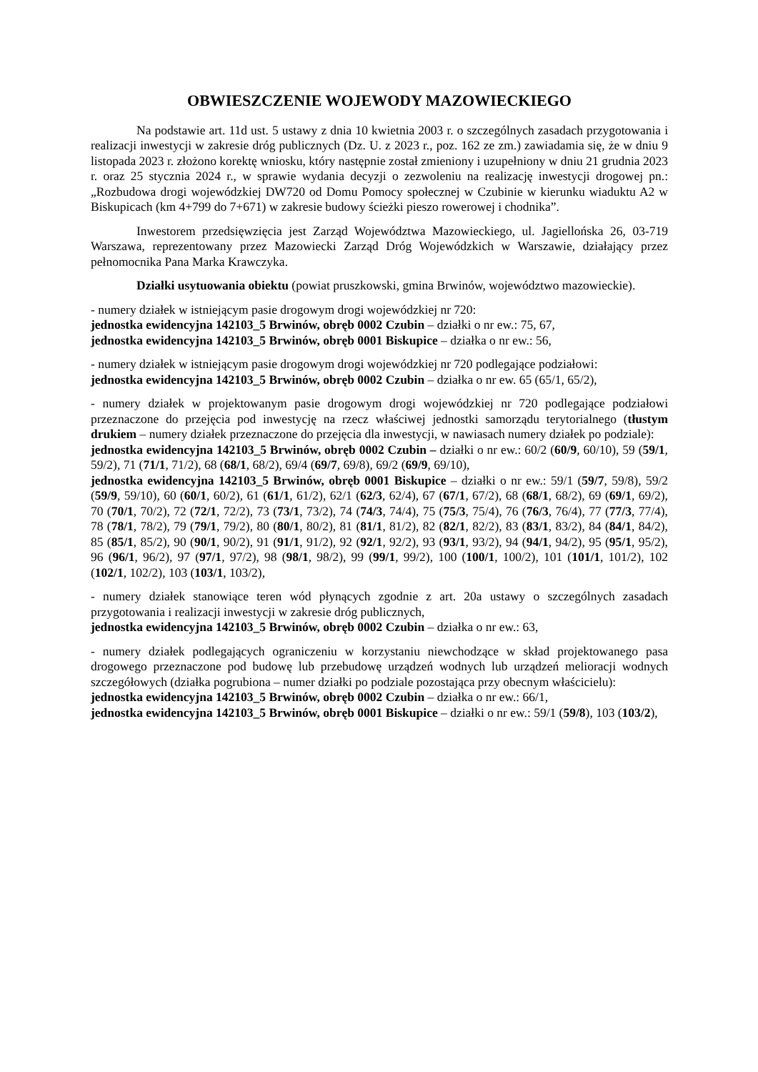OBWIESZCZENIE WOJEWODY MAZOWIECKIEGO
Na podstawie art. 11d ust. 5 ustawy z dnia 10 kwietnia 2003 r. o szczególnych zasadach przygotowania i realizacji inwestycji w zakresie dróg publicznych (Dz. U. z 2023 r., poz. 162 ze zm.) zawiadamia się, że w dniu 9 listopada 2023 r. złożono korektę wniosku, który następnie został zmieniony i uzupełniony w dniu 21 grudnia 2023 r. oraz 25 stycznia 2024 r., w sprawie wydania decyzji o zezwoleniu na realizację inwestycji drogowej pn.: „Rozbudowa drogi wojewódzkiej DW720 od Domu Pomocy społecznej w Czubinie w kierunku wiaduktu A2 w Biskupicach (km 4+799 do 7+671) w zakresie budowy ścieżki pieszo rowerowej i chodnika”.
Inwestorem przedsięwzięcia jest Zarząd Województwa Mazowieckiego, ul. Jagiellońska 26, 03-719 Warszawa, reprezentowany przez Mazowiecki Zarząd Dróg Wojewódzkich w Warszawie, działający przez pełnomocnika Pana Marka Krawczyka.
Działki usytuowania obiektu (powiat pruszkowski, gmina Brwinów, województwo mazowieckie).
- numery działek w istniejącym pasie drogowym drogi wojewódzkiej nr 720:
jednostka ewidencyjna 142103_5 Brwinów, obręb 0002 Czubin – działki o nr ew.: 75, 67,
jednostka ewidencyjna 142103_5 Brwinów, obręb 0001 Biskupice – działka o nr ew.: 56,
- numery działek w istniejącym pasie drogowym drogi wojewódzkiej nr 720 podlegające podziałowi:
jednostka ewidencyjna 142103_5 Brwinów, obręb 0002 Czubin – działka o nr ew. 65 (65/1, 65/2),
- numery działek w projektowanym pasie drogowym drogi wojewódzkiej nr 720 podlegające podziałowi przeznaczone do przejęcia pod inwestycję na rzecz właściwej jednostki samorządu terytorialnego (tłustym drukiem – numery działek przeznaczone do przejęcia dla inwestycji, w nawiasach numery działek po podziale):
jednostka ewidencyjna 142103_5 Brwinów, obręb 0002 Czubin – działki o nr ew.: 60/2 (60/9, 60/10), 59 (59/1, 59/2), 71 (71/1, 71/2), 68 (68/1, 68/2), 69/4 (69/7, 69/8), 69/2 (69/9, 69/10),
jednostka ewidencyjna 142103_5 Brwinów, obręb 0001 Biskupice – działki o nr ew.: 59/1 (59/7, 59/8), 59/2 (59/9, 59/10), 60 (60/1, 60/2), 61 (61/1, 61/2), 62/1 (62/3, 62/4), 67 (67/1, 67/2), 68 (68/1, 68/2), 69 (69/1, 69/2), 70 (70/1, 70/2), 72 (72/1, 72/2), 73 (73/1, 73/2), 74 (74/3, 74/4), 75 (75/3, 75/4), 76 (76/3, 76/4), 77 (77/3, 77/4), 78 (78/1, 78/2), 79 (79/1, 79/2), 80 (80/1, 80/2), 81 (81/1, 81/2), 82 (82/1, 82/2), 83 (83/1, 83/2), 84 (84/1, 84/2), 85 (85/1, 85/2), 90 (90/1, 90/2), 91 (91/1, 91/2), 92 (92/1, 92/2), 93 (93/1, 93/2), 94 (94/1, 94/2), 95 (95/1, 95/2), 96 (96/1, 96/2), 97 (97/1, 97/2), 98 (98/1, 98/2), 99 (99/1, 99/2), 100 (100/1, 100/2), 101 (101/1, 101/2), 102 (102/1, 102/2), 103 (103/1, 103/2),
- numery działek stanowiące teren wód płynących zgodnie z art. 20a ustawy o szczególnych zasadach przygotowania i realizacji inwestycji w zakresie dróg publicznych,
jednostka ewidencyjna 142103_5 Brwinów, obręb 0002 Czubin – działka o nr ew.: 63,
- numery działek podlegających ograniczeniu w korzystaniu niewchodzące w skład projektowanego pasa drogowego przeznaczone pod budowę lub przebudowę urządzeń wodnych lub urządzeń melioracji wodnych szczegółowych (działka pogrubiona – numer działki po podziale pozostająca przy obecnym właścicielu):
jednostka ewidencyjna 142103_5 Brwinów, obręb 0002 Czubin – działka o nr ew.: 66/1,
jednostka ewidencyjna 142103_5 Brwinów, obręb 0001 Biskupice – działki o nr ew.: 59/1 (59/8), 103 (103/2),